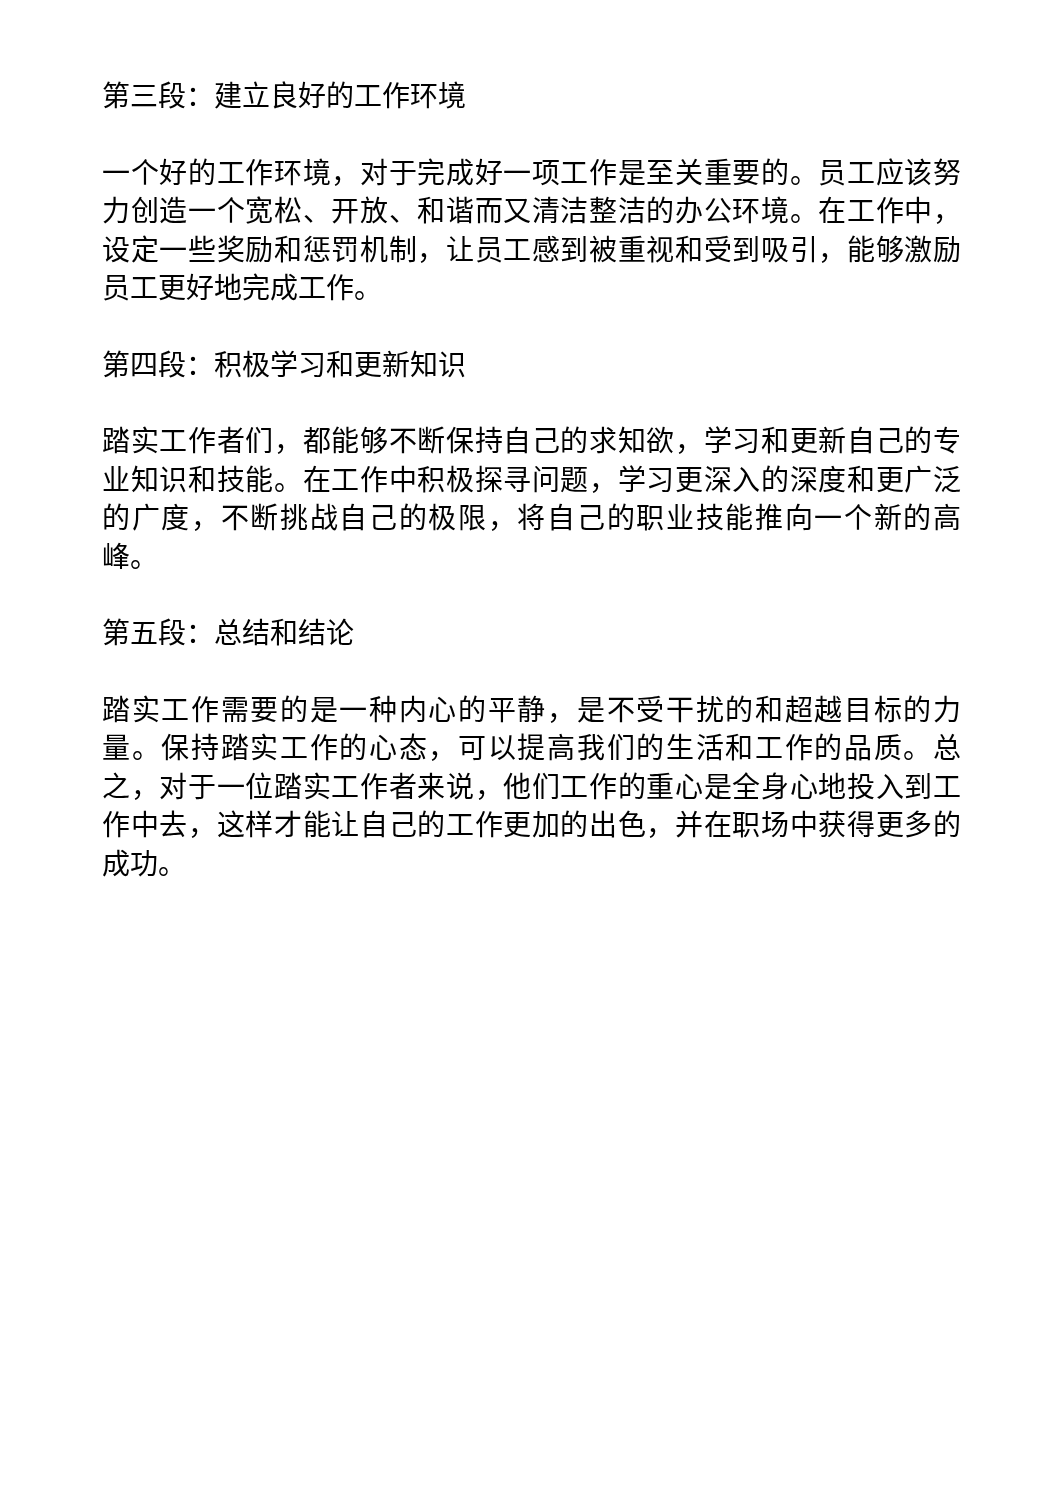第三段：建立良好的工作环境
一个好的工作环境，对于完成好一项工作是至关重要的。员工应该努力创造一个宽松、开放、和谐而又清洁整洁的办公环境。在工作中，设定一些奖励和惩罚机制，让员工感到被重视和受到吸引，能够激励员工更好地完成工作。
第四段：积极学习和更新知识
踏实工作者们，都能够不断保持自己的求知欲，学习和更新自己的专业知识和技能。在工作中积极探寻问题，学习更深入的深度和更广泛的广度，不断挑战自己的极限，将自己的职业技能推向一个新的高峰。
第五段：总结和结论
踏实工作需要的是一种内心的平静，是不受干扰的和超越目标的力量。保持踏实工作的心态，可以提高我们的生活和工作的品质。总之，对于一位踏实工作者来说，他们工作的重心是全身心地投入到工作中去，这样才能让自己的工作更加的出色，并在职场中获得更多的成功。